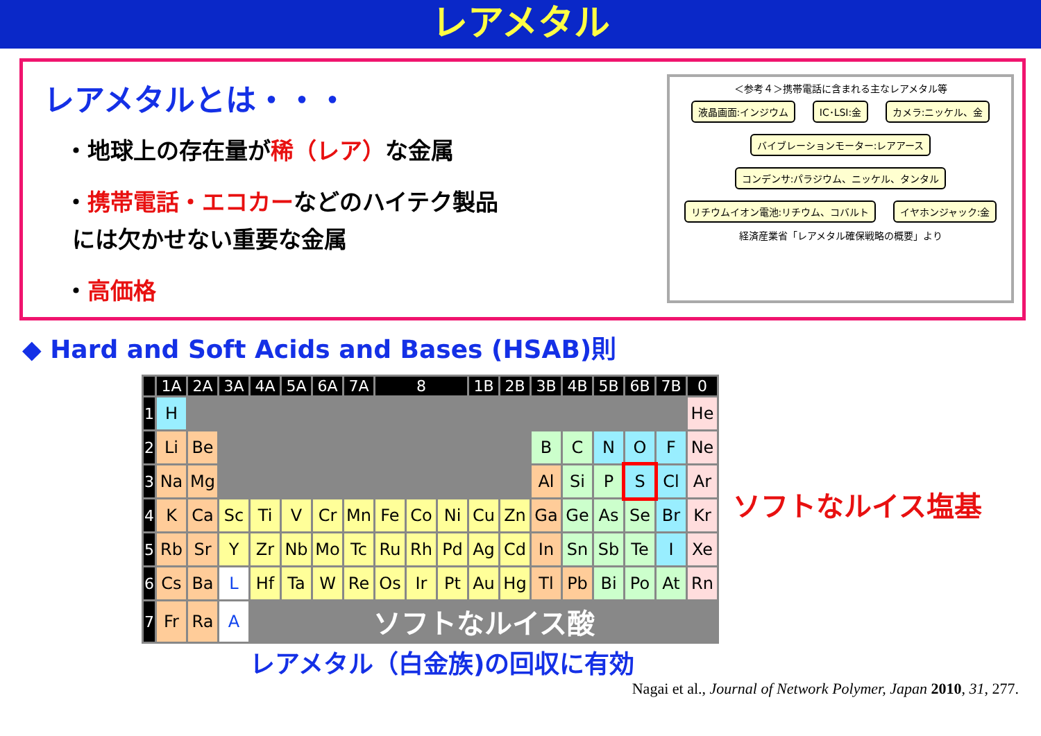レアメタル
レアメタルとは・・・
・地球上の存在量が稀（レア）な金属
・携帯電話・エコカーなどのハイテク製品
には欠かせない重要な金属
・高価格
＜参考４＞携帯電話に含まれる主なレアメタル等
液晶画面:インジウム IC･LSI:金 カメラ:ニッケル、金
バイブレーションモーター:レアアース
コンデンサ:パラジウム、ニッケル、タンタル
リチウムイオン電池:リチウム、コバルト
イヤホンジャック:金
経済産業省「レアメタル確保戦略の概要」より
◆ Hard and Soft Acids and Bases (HSAB)則
| | 1A | 2A | 3A | 4A | 5A | 6A | 7A | 8 | | | 1B | 2B | 3B | 4B | 5B | 6B | 7B | 0 |
| --- | --- | --- | --- | --- | --- | --- | --- | --- | --- | --- | --- | --- | --- | --- | --- | --- | --- | --- |
| 1 | H | | | | | | | | | | | | | | | | | He |
| 2 | Li | Be | | | | | | | | | | | B | C | N | O | F | Ne |
| 3 | Na | Mg | | | | | | | | | | | Al | Si | P | S | Cl | Ar |
| 4 | K | Ca | Sc | Ti | V | Cr | Mn | Fe | Co | Ni | Cu | Zn | Ga | Ge | As | Se | Br | Kr |
| 5 | Rb | Sr | Y | Zr | Nb | Mo | Tc | Ru | Rh | Pd | Ag | Cd | In | Sn | Sb | Te | I | Xe |
| 6 | Cs | Ba | L | Hf | Ta | W | Re | Os | Ir | Pt | Au | Hg | Tl | Pb | Bi | Po | At | Rn |
| 7 | Fr | Ra | A | ソフトなルイス酸 | | | | | | | | | | | | | | |
ソフトなルイス塩基
レアメタル（白金族)の回収に有効
Nagai et al., Journal of Network Polymer, Japan 2010, 31, 277.